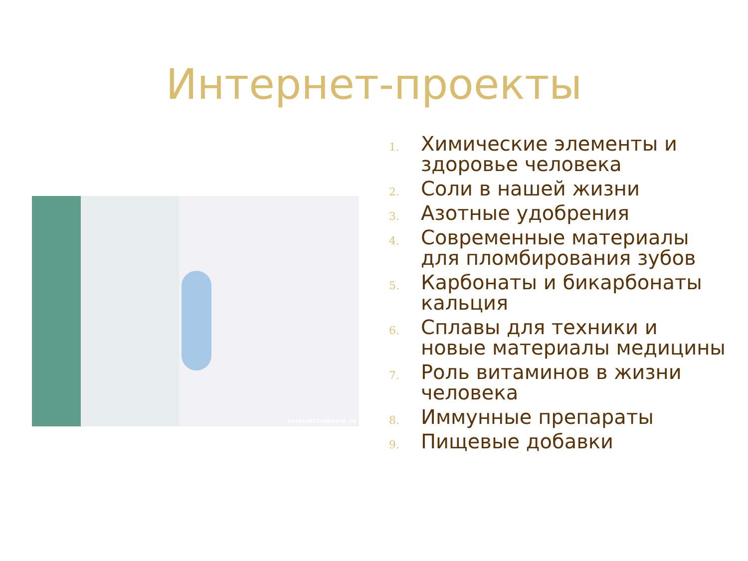Интернет-проекты
interaktiveboard.ru
1.
Химические элементы и здоровье человека
2.
Соли в нашей жизни
3.
Азотные удобрения
4.
Современные материалы для пломбирования зубов
5.
Карбонаты и бикарбонаты кальция
6.
Сплавы для техники и новые материалы медицины
7.
Роль витаминов в жизни человека
8.
Иммунные препараты
9.
Пищевые добавки